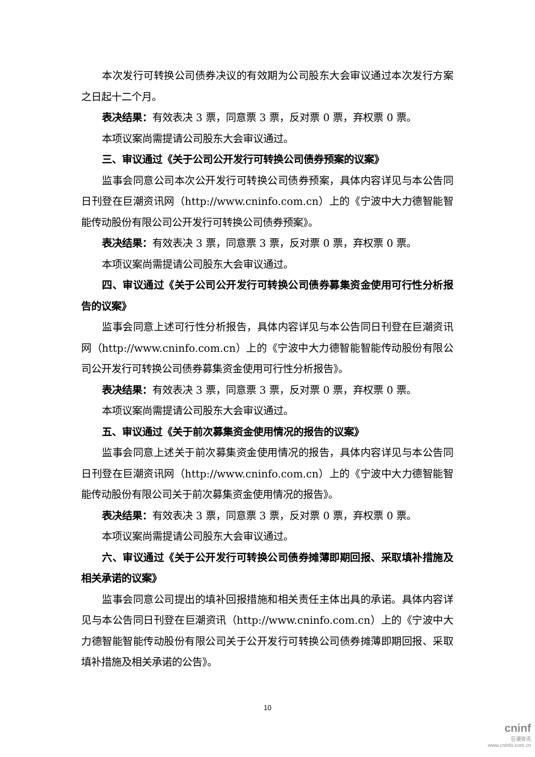本次发行可转换公司债券决议的有效期为公司股东大会审议通过本次发行方案之日起十二个月。
表决结果：有效表决 3 票，同意票 3 票，反对票 0 票，弃权票 0 票。
本项议案尚需提请公司股东大会审议通过。
三、审议通过《关于公司公开发行可转换公司债券预案的议案》
监事会同意公司本次公开发行可转换公司债券预案，具体内容详见与本公告同日刊登在巨潮资讯网（http://www.cninfo.com.cn）上的《宁波中大力德智能智能传动股份有限公司公开发行可转换公司债券预案》。
表决结果：有效表决 3 票，同意票 3 票，反对票 0 票，弃权票 0 票。
本项议案尚需提请公司股东大会审议通过。
四、审议通过《关于公司公开发行可转换公司债券募集资金使用可行性分析报告的议案》
监事会同意上述可行性分析报告，具体内容详见与本公告同日刊登在巨潮资讯网（http://www.cninfo.com.cn）上的《宁波中大力德智能智能传动股份有限公司公开发行可转换公司债券募集资金使用可行性分析报告》。
表决结果：有效表决 3 票，同意票 3 票，反对票 0 票，弃权票 0 票。
本项议案尚需提请公司股东大会审议通过。
五、审议通过《关于前次募集资金使用情况的报告的议案》
监事会同意上述关于前次募集资金使用情况的报告，具体内容详见与本公告同日刊登在巨潮资讯网（http://www.cninfo.com.cn）上的《宁波中大力德智能智能传动股份有限公司关于前次募集资金使用情况的报告》。
表决结果：有效表决 3 票，同意票 3 票，反对票 0 票，弃权票 0 票。
本项议案尚需提请公司股东大会审议通过。
六、审议通过《关于公开发行可转换公司债券摊薄即期回报、采取填补措施及相关承诺的议案》
监事会同意公司提出的填补回报措施和相关责任主体出具的承诺。具体内容详见与本公告同日刊登在巨潮资讯（http://www.cninfo.com.cn）上的《宁波中大力德智能智能传动股份有限公司关于公开发行可转换公司债券摊薄即期回报、采取填补措施及相关承诺的公告》。
10
cninf
巨潮资讯
www.cninfo.com.cn